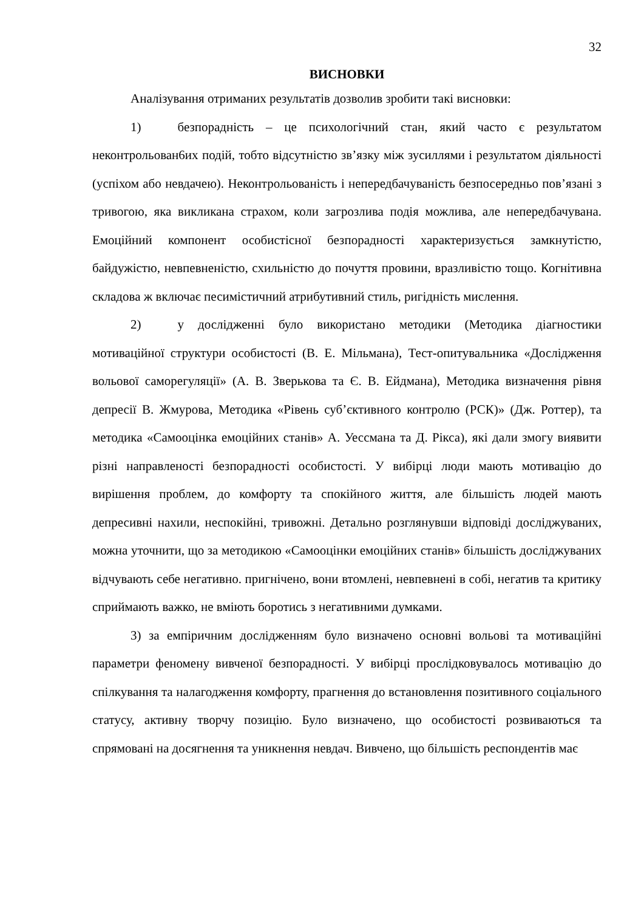32
ВИСНОВКИ
Аналізування отриманих результатів дозволив зробити такі висновки:
1) безпорадність – це психологічний стан, який часто є результатом неконтрольован6их подій, тобто відсутністю зв’язку між зусиллями і результатом діяльності (успіхом або невдачею). Неконтрольованість і непередбачуваність безпосередньо пов’язані з тривогою, яка викликана страхом, коли загрозлива подія можлива, але непередбачувана. Емоційний компонент особистісної безпорадності характеризується замкнутістю, байдужістю, невпевненістю, схильністю до почуття провини, вразливістю тощо. Когнітивна складова ж включає песимістичний атрибутивний стиль, ригідність мислення.
2) у дослідженні було використано методики (Методика діагностики мотиваційної структури особистості (В. Е. Мільмана), Тест-опитувальника «Дослідження вольової саморегуляції» (А. В. Зверькова та Є. В. Ейдмана), Методика визначення рівня депресії В. Жмурова, Методика «Рівень суб’єктивного контролю (РСК)» (Дж. Роттер), та методика «Самооцінка емоційних станів» А. Уессмана та Д. Рікса), які дали змогу виявити різні направленості безпорадності особистості. У вибірці люди мають мотивацію до вирішення проблем, до комфорту та спокійного життя, але більшість людей мають депресивні нахили, неспокійні, тривожні. Детально розглянувши відповіді досліджуваних, можна уточнити, що за методикою «Самооцінки емоційних станів» більшість досліджуваних відчувають себе негативно. пригнічено, вони втомлені, невпевнені в собі, негатив та критику сприймають важко, не вміють боротись з негативними думками.
3) за емпіричним дослідженням було визначено основні вольові та мотиваційні параметри феномену вивченої безпорадності. У вибірці прослідковувалось мотивацію до спілкування та налагодження комфорту, прагнення до встановлення позитивного соціального статусу, активну творчу позицію. Було визначено, що особистості розвиваються та спрямовані на досягнення та уникнення невдач. Вивчено, що більшість респондентів має